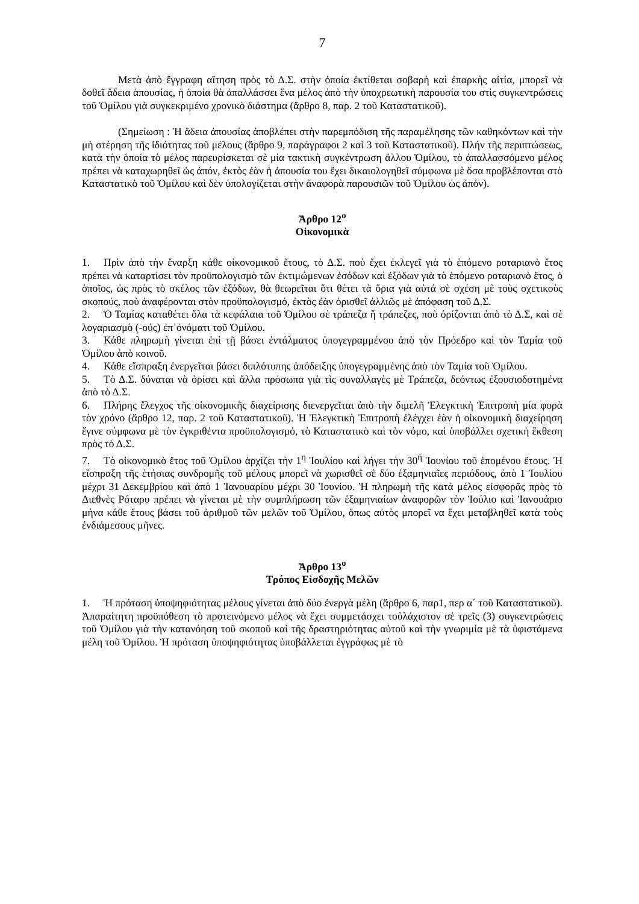7
Μετὰ ἀπὸ ἔγγραφη αἴτηση πρὸς τὸ Δ.Σ. στὴν ὁποία ἐκτίθεται σοβαρὴ καὶ ἐπαρκὴς αἰτία, μπορεῖ νὰ δοθεῖ ἄδεια ἀπουσίας, ἡ ὁποία θὰ ἀπαλλάσσει ἕνα μέλος ἀπὸ τὴν ὑποχρεωτικὴ παρουσία του στὶς συγκεντρώσεις τοῦ Ὁμίλου γιὰ συγκεκριμένο χρονικὸ διάστημα (ἄρθρο 8, παρ. 2 τοῦ Καταστατικοῦ).
(Σημείωση : Ἡ ἄδεια ἀπουσίας ἀποβλέπει στὴν παρεμπόδιση τῆς παραμέλησης τῶν καθηκόντων καὶ τὴν μὴ στέρηση τῆς ἰδιότητας τοῦ μέλους (ἄρθρο 9, παράγραφοι 2 καὶ 3 τοῦ Καταστατικοῦ). Πλήν τῆς περιπτώσεως, κατὰ τὴν ὁποία τὸ μέλος παρευρίσκεται σὲ μία τακτικὴ συγκέντρωση ἄλλου Ὁμίλου, τὸ ἀπαλλασσόμενο μέλος πρέπει νὰ καταχωρηθεῖ ὡς ἀπόν, ἐκτὸς ἐὰν ἡ ἀπουσία του ἔχει δικαιολογηθεῖ σύμφωνα μὲ ὅσα προβλέπονται στὸ Καταστατικὸ τοῦ Ὁμίλου καὶ δὲν ὑπολογίζεται στὴν ἀναφορὰ παρουσιῶν τοῦ Ὁμίλου ὡς ἀπόν).
Ἄρθρο 12<sup>ο</sup>
Οἰκονομικὰ
1. Πρὶν ἀπὸ τὴν ἔναρξη κάθε οἰκονομικοῦ ἔτους, τὸ Δ.Σ. ποὺ ἔχει ἐκλεγεῖ γιὰ τὸ ἑπόμενο ροταριανὸ ἔτος πρέπει νὰ καταρτίσει τὸν προϋπολογισμὸ τῶν ἐκτιμώμενων ἐσόδων καὶ ἐξόδων γιὰ τὸ ἑπόμενο ροταριανὸ ἔτος, ὁ ὁποῖος, ὡς πρὸς τὸ σκέλος τῶν ἐξόδων, θὰ θεωρεῖται ὅτι θέτει τὰ ὅρια γιὰ αὐτά σὲ σχέση μὲ τοὺς σχετικοὺς σκοπούς, ποὺ ἀναφέρονται στὸν προϋπολογισμό, ἐκτὸς ἐὰν ὁρισθεῖ ἀλλιῶς μὲ ἀπόφαση τοῦ Δ.Σ.
2. Ὁ Ταμίας καταθέτει ὅλα τὰ κεφάλαια τοῦ Ὁμίλου σὲ τράπεζα ἤ τράπεζες, ποὺ ὁρίζονται ἀπὸ τὸ Δ.Σ, καὶ σὲ λογαριασμὸ (-ούς) ἐπ᾽ὀνόματι τοῦ Ὁμίλου.
3. Κάθε πληρωμὴ γίνεται ἐπὶ τῇ βάσει ἐντάλματος ὑπογεγραμμένου ἀπὸ τὸν Πρόεδρο καὶ τὸν Ταμία τοῦ Ὁμίλου ἀπὸ κοινοῦ.
4. Κάθε εἴσπραξη ἐνεργεῖται βάσει διπλότυπης ἀπόδειξης ὑπογεγραμμένης ἀπὸ τὸν Ταμία τοῦ Ὁμίλου.
5. Τὸ Δ.Σ. δύναται νὰ ὁρίσει καὶ ἄλλα πρόσωπα γιὰ τὶς συναλλαγὲς μὲ Τράπεζα, δεόντως ἐξουσιοδοτημένα ἀπὸ τὸ Δ.Σ.
6. Πλήρης ἔλεγχος τῆς οἰκονομικῆς διαχείρισης διενεργεῖται ἀπὸ τὴν διμελῆ Ἐλεγκτικὴ Ἐπιτροπὴ μία φορὰ τὸν χρόνο (ἄρθρο 12, παρ. 2 τοῦ Καταστατικοῦ). Ἡ Ἐλεγκτικὴ Ἐπιτροπὴ ἐλέγχει ἐὰν ἡ οἰκονομικὴ διαχείρηση ἔγινε σύμφωνα μὲ τὸν ἐγκριθέντα προϋπολογισμό, τὸ Καταστατικὸ καὶ τὸν νόμο, καὶ ὑποβάλλει σχετικὴ ἔκθεση πρὸς τὸ Δ.Σ.
7. Τὸ οἰκονομικὸ ἔτος τοῦ Ὁμίλου ἀρχίζει τὴν 1<sup>η</sup> Ἰουλίου καὶ λήγει τὴν 30<sup>ή</sup> Ἰουνίου τοῦ ἑπομένου ἔτους. Ἡ εἴσπραξη τῆς ἐτήσιας συνδρομῆς τοῦ μέλους μπορεῖ νὰ χωρισθεῖ σὲ δύο ἑξαμηνιαῖες περιόδους, ἀπὸ 1 Ἰουλίου μέχρι 31 Δεκεμβρίου καὶ ἀπὸ 1 Ἰανουαρίου μέχρι 30 Ἰουνίου. Ἡ πληρωμὴ τῆς κατὰ μέλος εἰσφορᾶς πρὸς τὸ Διεθνὲς Ρόταρυ πρέπει νὰ γίνεται μὲ τὴν συμπλήρωση τῶν ἑξαμηνιαίων ἀναφορῶν τὸν Ἰούλιο καὶ Ἰανουάριο μήνα κάθε ἔτους βάσει τοῦ ἀριθμοῦ τῶν μελῶν τοῦ Ὁμίλου, ὅπως αὐτὸς μπορεῖ να ἔχει μεταβληθεῖ κατὰ τοὺς ἐνδιάμεσους μῆνες.
Ἄρθρο 13<sup>ο</sup>
Τρόπος Εἰσδοχῆς Μελῶν
1. Ἡ πρόταση ὑποψηφιότητας μέλους γίνεται ἀπὸ δύο ἐνεργὰ μέλη (ἄρθρο 6, παρ1, περ α΄ τοῦ Καταστατικοῦ). Ἀπαραίτητη προϋπόθεση τὸ προτεινόμενο μέλος νὰ ἔχει συμμετάσχει τοὐλάχιστον σὲ τρεῖς (3) συγκεντρώσεις τοῦ Ὁμίλου γιὰ τὴν κατανόηση τοῦ σκοποῦ καὶ τῆς δραστηριότητας αὐτοῦ καὶ τὴν γνωριμία μὲ τὰ ὑφιστάμενα μέλη τοῦ Ὁμίλου. Ἡ πρόταση ὑποψηφιότητας ὑποβάλλεται ἐγγράφως μὲ τὸ